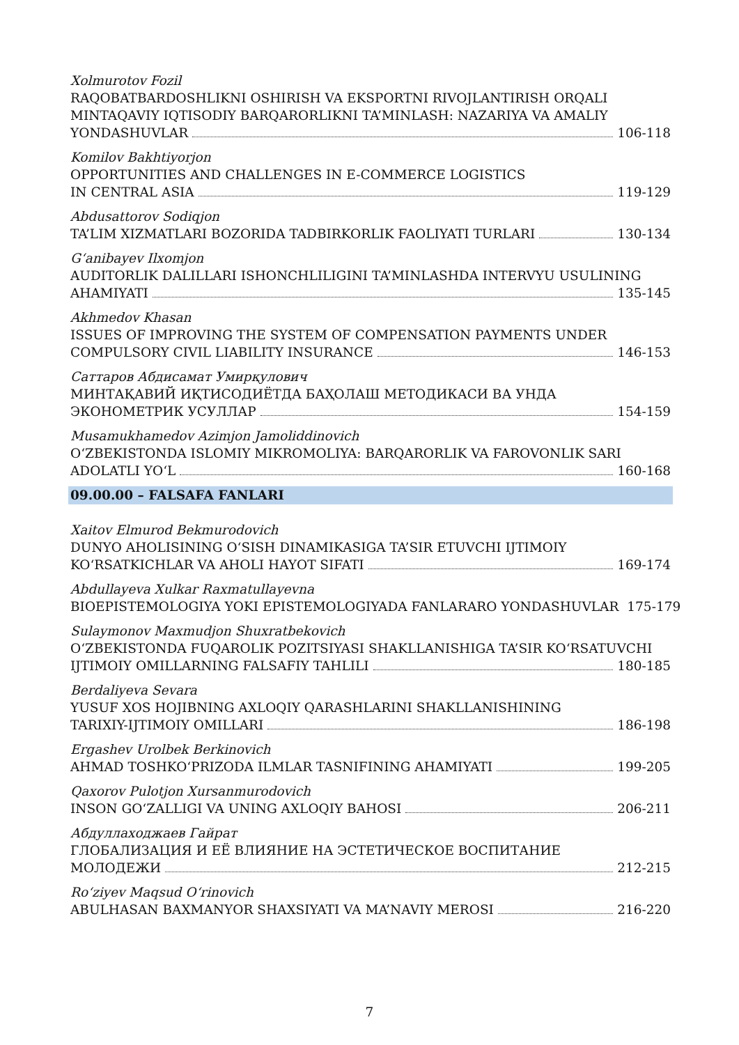Xolmurotov Fozil
RAQOBATBARDOSHLIKNI OSHIRISH VA EKSPORTNI RIVOJLANTIRISH ORQALI MINTAQAVIY IQTISODIY BARQARORLIKNI TA’MINLASH: NAZARIYA VA AMALIY
YONDASHUVLAR 106-118
Komilov Bakhtiyorjon
OPPORTUNITIES AND CHALLENGES IN E-COMMERCE LOGISTICS
IN CENTRAL ASIA 119-129
Abdusattorov Sodiqjon
TA’LIM XIZMATLARI BOZORIDA TADBIRKORLIK FAOLIYATI TURLARI 130-134
G‘anibayev Ilxomjon
AUDITORLIK DALILLARI ISHONCHLILIGINI TA’MINLASHDA INTERVYU USULINING
AHAMIYATI 135-145
Akhmedov Khasan
ISSUES OF IMPROVING THE SYSTEM OF COMPENSATION PAYMENTS UNDER
COMPULSORY CIVIL LIABILITY INSURANCE 146-153
Саттаров Абдисамат Умирқулович
МИНТАҚАВИЙ ИҚТИСОДИЁТДА БАҲОЛАШ МЕТОДИКАСИ ВА УНДА
ЭКОНОМЕТРИК УСУЛЛАР 154-159
Musamukhamedov Azimjon Jamoliddinovich
O‘ZBEKISTONDA ISLOMIY MIKROMOLIYA: BARQARORLIK VA FAROVONLIK SARI
ADOLATLI YO‘L 160-168
09.00.00 – FALSAFA FANLARI
Xaitov Elmurod Bekmurodovich
DUNYO AHOLISINING O‘SISH DINAMIKASIGA TA’SIR ETUVCHI IJTIMOIY
KO‘RSATKICHLAR VA AHOLI HAYOT SIFATI 169-174
Abdullayeva Xulkar Raxmatullayevna
BIOEPISTEMOLOGIYA YOKI EPISTEMOLOGIYADA FANLARARO YONDASHUVLAR 175-179
Sulaymonov Maxmudjon Shuxratbekovich
O‘ZBEKISTONDA FUQAROLIK POZITSIYASI SHAKLLANISHIGA TA’SIR KO‘RSATUVCHI
IJTIMOIY OMILLARNING FALSAFIY TAHLILI 180-185
Berdaliyeva Sevara
YUSUF XOS HOJIBNING AXLOQIY QARASHLARINI SHAKLLANISHINING
TARIXIY-IJTIMOIY OMILLARI 186-198
Ergashev Urolbek Berkinovich
AHMAD TOSHKO‘PRIZODA ILMLAR TASNIFINING AHAMIYATI 199-205
Qaxorov Pulotjon Xursanmurodovich
INSON GO‘ZALLIGI VA UNING AXLOQIY BAHOSI 206-211
Абдуллаходжаев Гайрат
ГЛОБАЛИЗАЦИЯ И ЕЁ ВЛИЯНИЕ НА ЭСТЕТИЧЕСКОЕ ВОСПИТАНИЕ
МОЛОДЕЖИ 212-215
Ro‘ziyev Maqsud O‘rinovich
ABULHASAN BAXMANYOR SHAXSIYATI VA MA’NAVIY MEROSI 216-220
7